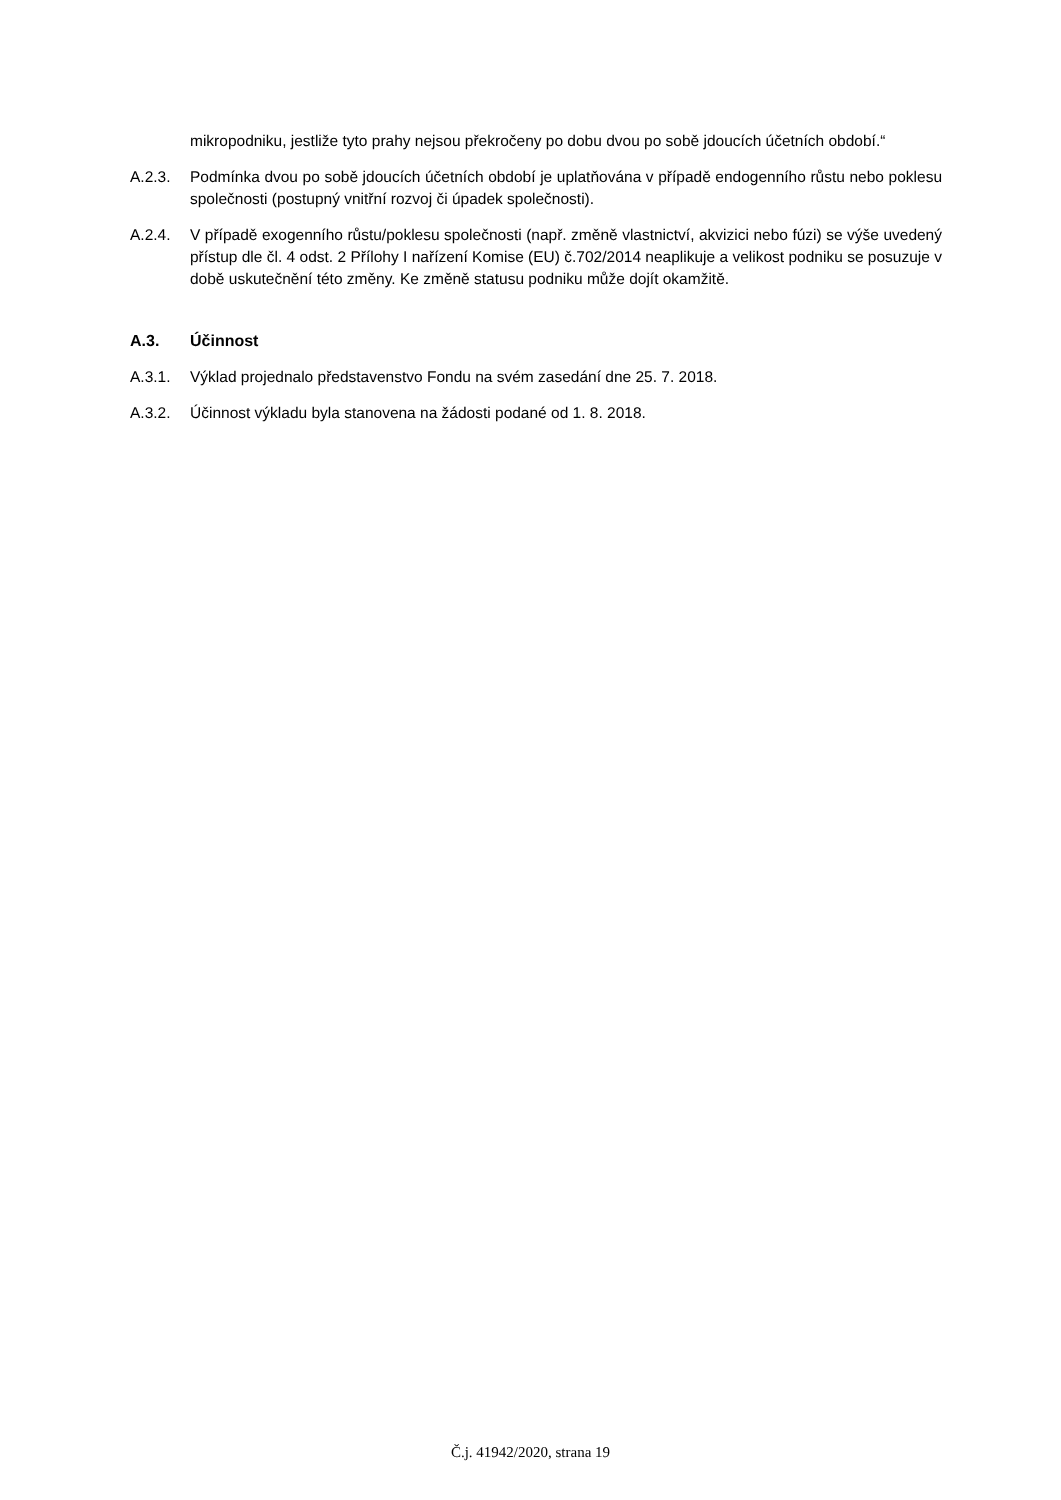mikropodniku, jestliže tyto prahy nejsou překročeny po dobu dvou po sobě jdoucích účetních období.“
A.2.3. Podmínka dvou po sobě jdoucích účetních období je uplatňována v případě endogenního růstu nebo poklesu společnosti (postupný vnitřní rozvoj či úpadek společnosti).
A.2.4. V případě exogenního růstu/poklesu společnosti (např. změně vlastnictví, akvizici nebo fúzi) se výše uvedený přístup dle čl. 4 odst. 2 Přílohy I nařízení Komise (EU) č.702/2014 neaplikuje a velikost podniku se posuzuje v době uskutečnění této změny. Ke změně statusu podniku může dojít okamžitě.
A.3. Účinnost
A.3.1. Výklad projednalo představenstvo Fondu na svém zasedání dne 25. 7. 2018.
A.3.2. Účinnost výkladu byla stanovena na žádosti podané od 1. 8. 2018.
Č.j. 41942/2020, strana 19